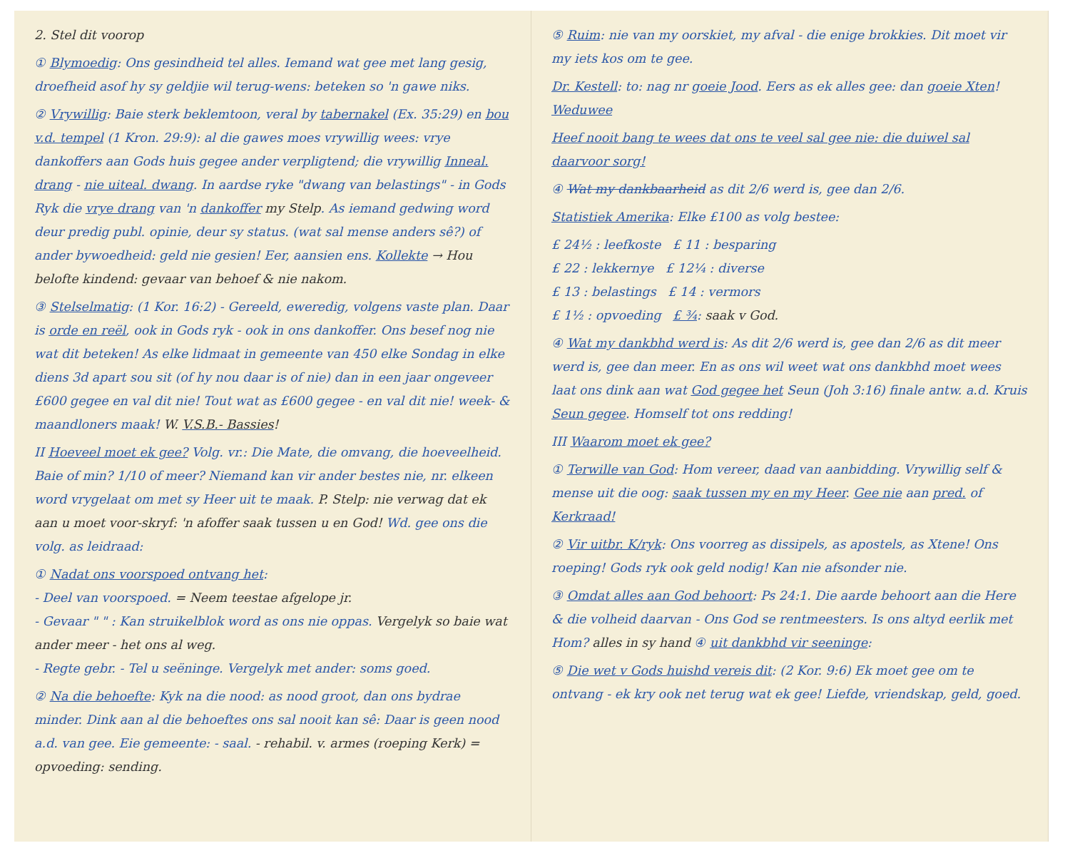2. Stel dit voorop
① Blymoedig: Ons gesindheid tel alles. Iemand wat gee met lang gesig, droefheid asof hy sy geldjie wil terug-wens: beteken so 'n gawe niks.
② Vrywillig: Baie sterk beklemtoon, veral by tabernakel (Ex. 35:29) en bou v.d. tempel (1 Kron. 29:9): al die gawes moes vrywillig wees: vrye dankoffers aan Gods huis gegee ander verpligtend; die vrywillig Inneal. drang - nie uiteal. dwang. In aardse ryke "dwang van belastings" - in Gods Ryk die vrye drang van 'n dankoffer my Stelp. As iemand gedwing word deur predig publ. opinie, deur sy status. (wat sal mense anders sê?) of ander bywoedheid: geld nie gesien! Eer, aansien ens. Kollekte → Hou belofte kindend: gevaar van behoef & nie nakom.
③ Stelselmatig: (1 Kor. 16:2) - Gereeld, eweredig, volgens vaste plan. Daar is orde en reël, ook in Gods ryk - ook in ons dankoffer. Ons besef nog nie wat dit beteken! As elke lidmaat in gemeente van 450 elke Sondag in elke diens 3d apart sou sit (of hy nou daar is of nie) dan in een jaar ongeveer £600 gegee en val dit nie! Tout wat as £600 gegee - en val dit nie! week- & maandloners maak! W. V.S.B.- Bassies!
II Hoeveel moet ek gee? Volg. vr.: Die Mate, die omvang, die hoeveelheid. Baie of min? 1/10 of meer? Niemand kan vir ander bestes nie, nr. elkeen word vrygelaat om met sy Heer uit te maak. P. Stelp: nie verwag dat ek aan u moet voor-skryf: 'n afoffer saak tussen u en God! Wd. gee ons die volg. as leidraad:
① Nadat ons voorspoed ontvang het:
- Deel van voorspoed. = Neem teestae afgelope jr.
- Gevaar " " : Kan struikelblok word as ons nie oppas. Vergelyk so baie wat ander meer - het ons al weg.
- Regte gebr. - Tel u seëninge. Vergelyk met ander: soms goed.
② Na die behoefte: Kyk na die nood: as nood groot, dan ons bydrae minder. Dink aan al die behoeftes ons sal nooit kan sê: Daar is geen nood a.d. van gee. Eie gemeente: - saal. - rehabil. v. armes (roeping Kerk) = opvoeding: sending.
⑤ Ruim: nie van my oorskiet, my afval - die enige brokkies. Dit moet vir my iets kos om te gee.
Dr. Kestell: to: nag nr goeie Jood. Eers as ek alles gee: dan goeie Xten! Weduwee
Heef nooit bang te wees dat ons te veel sal gee nie: die duiwel sal daarvoor sorg!
④ Wat my dankbaarheid as dit 2/6 werd is, gee dan 2/6.
Statistiek Amerika: Elke £100 as volg bestee:
£ 24½ : leefkoste £ 11 : besparing
£ 22 : lekkernye £ 12¼ : diverse
£ 13 : belastings £ 14 : vermors
£ 1½ : opvoeding £ ¾: saak v God.
④ Wat my dankbhd werd is: As dit 2/6 werd is, gee dan 2/6 as dit meer werd is, gee dan meer. En as ons wil weet wat ons dankbhd moet wees laat ons dink aan wat God gegee het Seun (Joh 3:16) finale antw. a.d. Kruis Seun gegee. Homself tot ons redding!
III Waarom moet ek gee?
① Terwille van God: Hom vereer, daad van aanbidding. Vrywillig self & mense uit die oog: saak tussen my en my Heer. Gee nie aan pred. of Kerkraad!
② Vir uitbr. K/ryk: Ons voorreg as dissipels, as apostels, as Xtene! Ons roeping! Gods ryk ook geld nodig! Kan nie afsonder nie.
③ Omdat alles aan God behoort: Ps 24:1. Die aarde behoort aan die Here & die volheid daarvan - Ons God se rentmeesters. Is ons altyd eerlik met Hom? alles in sy hand ④ uit dankbhd vir seeninge:
⑤ Die wet v Gods huishd vereis dit: (2 Kor. 9:6) Ek moet gee om te ontvang - ek kry ook net terug wat ek gee! Liefde, vriendskap, geld, goed.